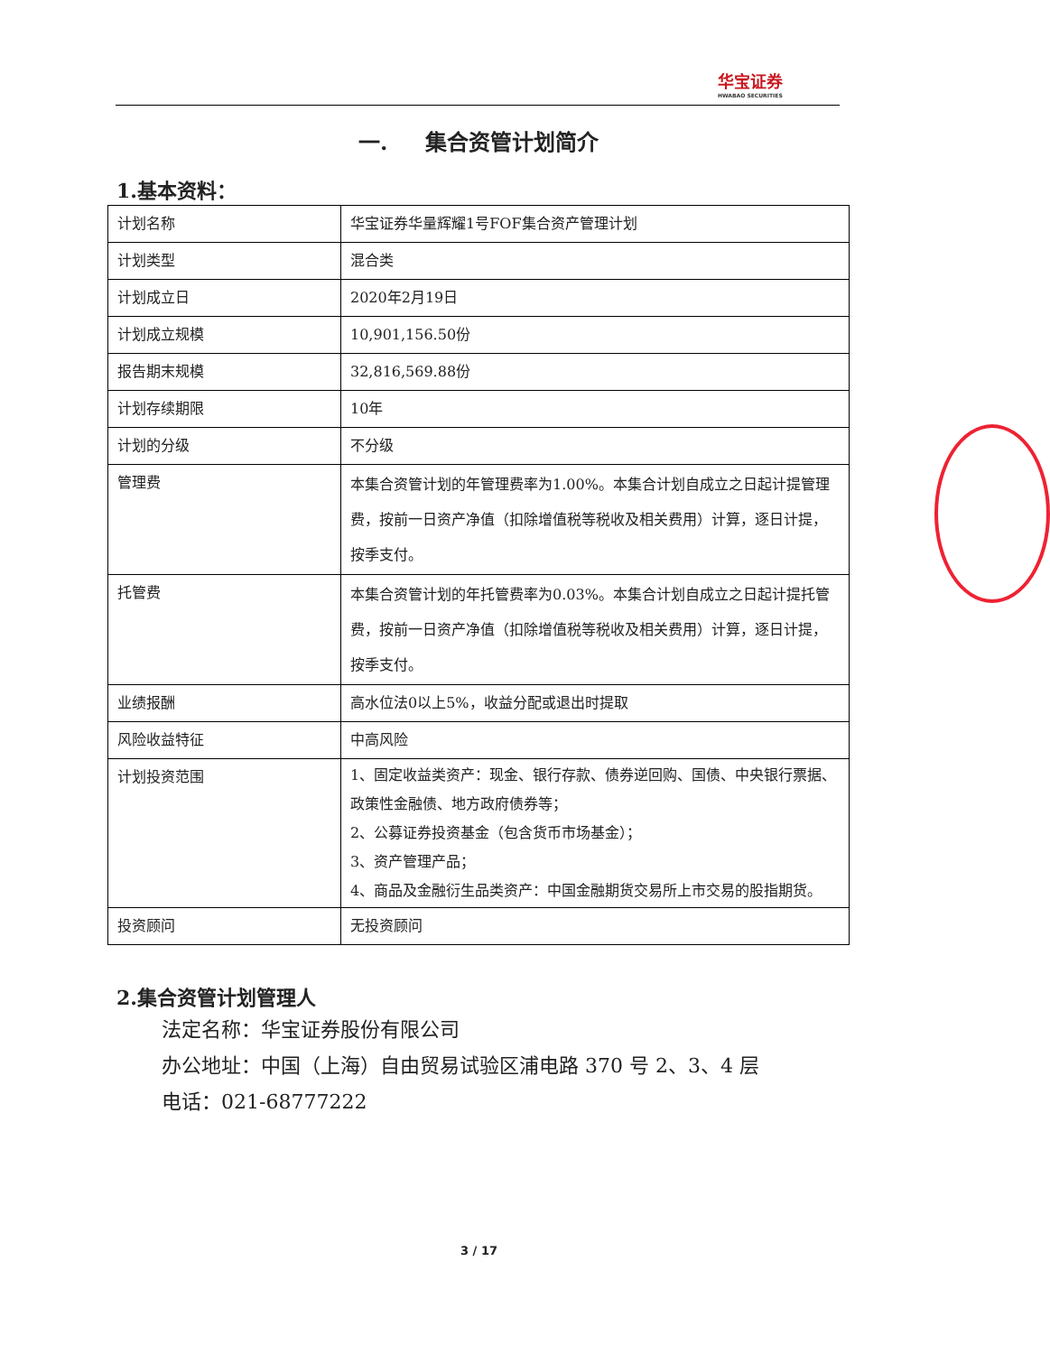华宝证券
HWABAO SECURITIES
一. 集合资管计划简介
1.基本资料：
| 计划名称 | 华宝证券华量辉耀1号FOF集合资产管理计划 |
| 计划类型 | 混合类 |
| 计划成立日 | 2020年2月19日 |
| 计划成立规模 | 10,901,156.50份 |
| 报告期末规模 | 32,816,569.88份 |
| 计划存续期限 | 10年 |
| 计划的分级 | 不分级 |
| 管理费 | 本集合资管计划的年管理费率为1.00%。本集合计划自成立之日起计提管理费，按前一日资产净值（扣除增值税等税收及相关费用）计算，逐日计提，按季支付。 |
| 托管费 | 本集合资管计划的年托管费率为0.03%。本集合计划自成立之日起计提托管费，按前一日资产净值（扣除增值税等税收及相关费用）计算，逐日计提，按季支付。 |
| 业绩报酬 | 高水位法0以上5%，收益分配或退出时提取 |
| 风险收益特征 | 中高风险 |
| 计划投资范围 | 1、固定收益类资产：现金、银行存款、债券逆回购、国债、中央银行票据、政策性金融债、地方政府债券等； 2、公募证券投资基金（包含货币市场基金）； 3、资产管理产品； 4、商品及金融衍生品类资产：中国金融期货交易所上市交易的股指期货。 |
| 投资顾问 | 无投资顾问 |
2.集合资管计划管理人
法定名称：华宝证券股份有限公司
办公地址：中国（上海）自由贸易试验区浦电路 370 号 2、3、4 层
电话：021-68777222
3 / 17